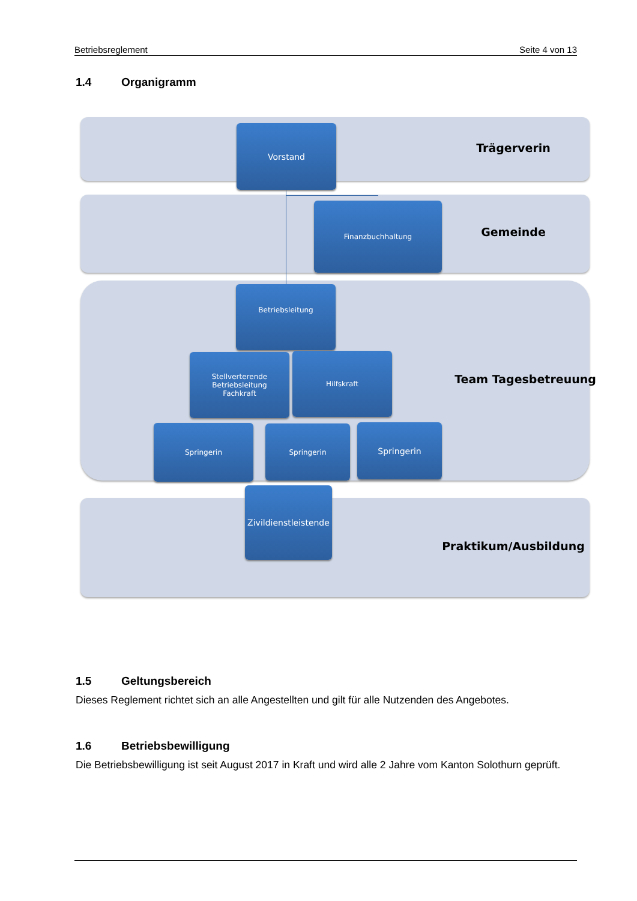Betriebsreglement Seite 4 von 13
1.4 Organigramm
Vorstand
Trägerverin
Finanzbuchhaltung
Gemeinde
Betriebsleitung
Stellverterende
Betriebsleitung
Fachkraft
Hilfskraft
Team Tagesbetreuung
Springerin Springerin Springerin
Zivildienstleistende
Praktikum/Ausbildung
1.5 Geltungsbereich
Dieses Reglement richtet sich an alle Angestellten und gilt für alle Nutzenden des Angebotes.
1.6 Betriebsbewilligung
Die Betriebsbewilligung ist seit August 2017 in Kraft und wird alle 2 Jahre vom Kanton Solothurn geprüft.